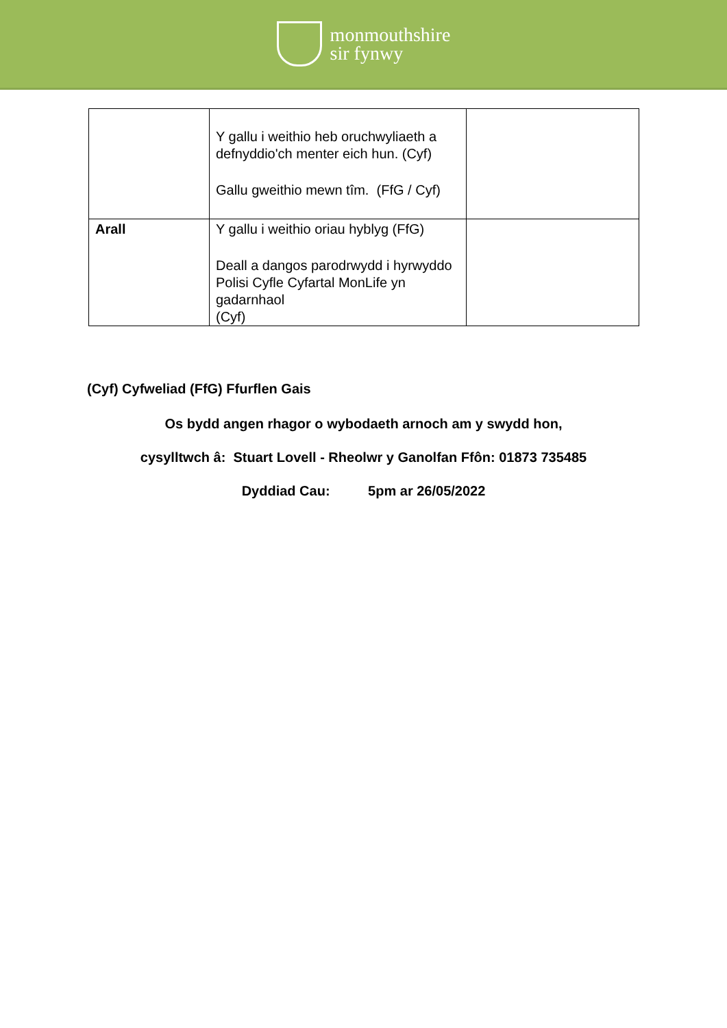monmouthshire
sir fynwy
| | Y gallu i weithio heb oruchwyliaeth a defnyddio'ch menter eich hun. (Cyf) Gallu gweithio mewn tîm. (FfG / Cyf) | |
| Arall | Y gallu i weithio oriau hyblyg (FfG) Deall a dangos parodrwydd i hyrwyddo Polisi Cyfle Cyfartal MonLife yn gadarnhaol (Cyf) | |
(Cyf) Cyfweliad (FfG) Ffurflen Gais
Os bydd angen rhagor o wybodaeth arnoch am y swydd hon,
cysylltwch â: Stuart Lovell - Rheolwr y Ganolfan Ffôn: 01873 735485
Dyddiad Cau: 5pm ar 26/05/2022